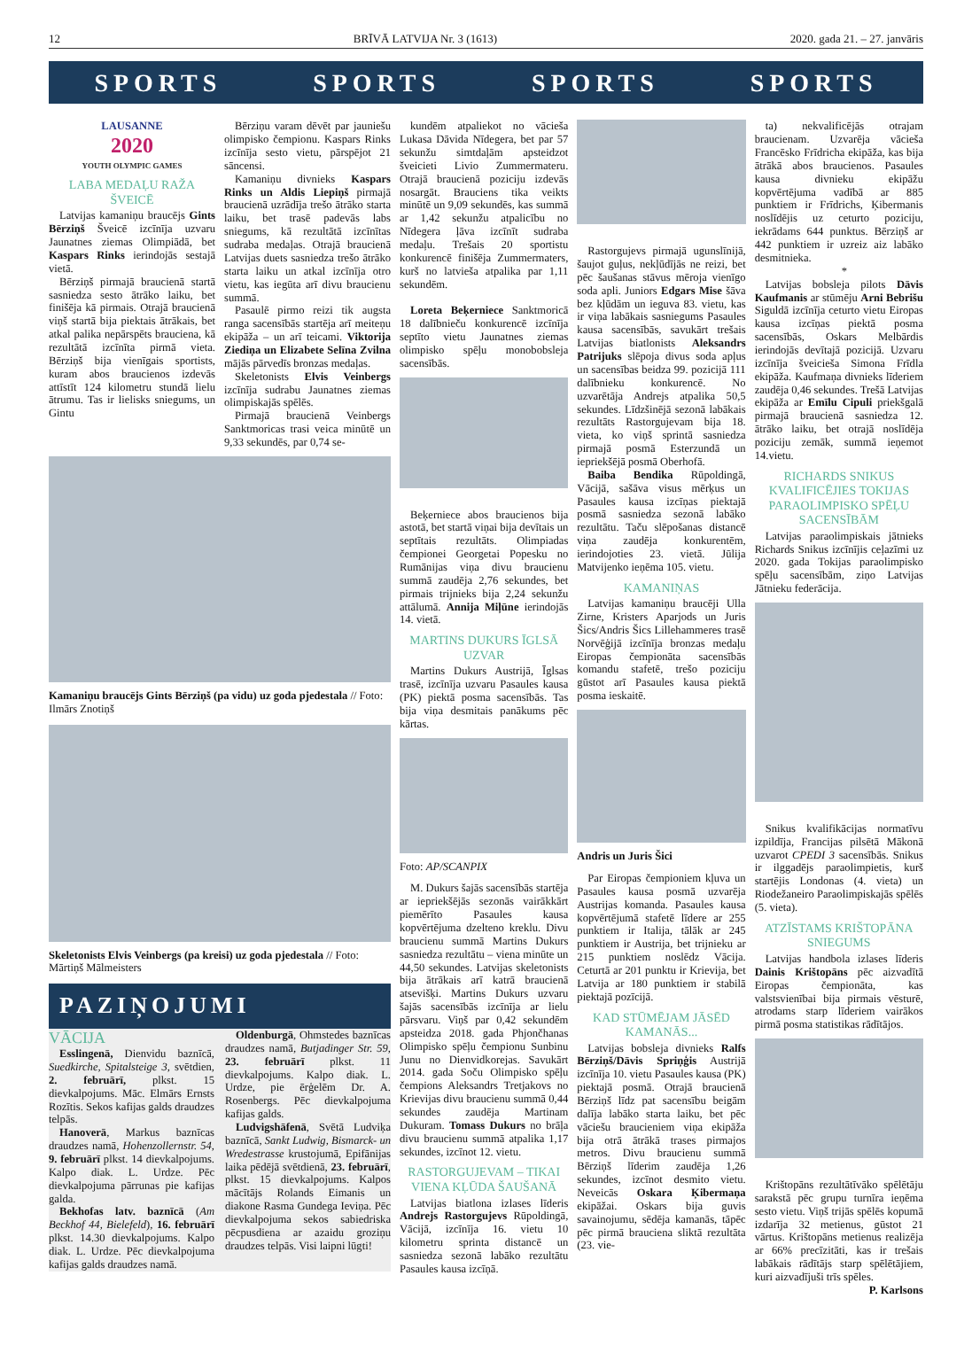12 BRĪVĀ LATVIJA Nr. 3 (1613) 2020. gada 21. – 27. janvāris
SPORTS SPORTS SPORTS SPORTS
LAUSANNE
2020
YOUTH OLYMPIC GAMES
LABA MEDAĻU RAŽA ŠVEICĒ
Latvijas kamaniņu braucējs Gints Bērziņš Šveicē izcīnīja uzvaru Jaunatnes ziemas Olimpiādā, bet Kaspars Rinks ierindojās sestajā vietā.
Bērziņš pirmajā braucienā startā sasniedza sesto ātrāko laiku, bet finišēja kā pirmais. Otrajā braucienā viņš startā bija piektais ātrākais, bet atkal palika nepārspēts brauciena, kā rezultātā izcīnīta pirmā vieta. Bērziņš bija vienīgais sportists, kuram abos braucienos izdevās attīstīt 124 kilometru stundā lielu ātrumu. Tas ir lielisks sniegums, un Gintu
Bērziņu varam dēvēt par jaunie­šu olimpisko čempionu. Kaspars Rinks izcīnīja sesto vietu, pārspējot 21 sāncensi.
Kamaniņu divnieks Kaspars Rinks un Aldis Liepiņš pirmajā braucienā uzrādīja trešo ātrāko starta laiku, bet trasē padevās labs sniegums, kā rezultātā izcīnītas sudraba medaļas. Otrajā braucienā Latvijas duets sasniedza trešo ātrāko starta laiku un atkal izcīnīja otro vietu, kas iegūta arī divu braucienu summā.
Pasaulē pirmo reizi tik augsta ranga sacensībās startēja arī meiteņu ekipāža – un arī teicami. Viktorija Ziediņa un Elizabete Selīna Zvilna mājās pārvedīs bronzas medaļas.
Skeletonists Elvis Veinbergs izcīnīja sudrabu Jaunatnes ziemas olimpiskajās spēlēs.
Pirmajā braucienā Veinbergs Sanktmoricas trasi veica minūtē un 9,33 sekundēs, par 0,74 se-
Kamaniņu braucējs Gints Bērziņš (pa vidu) uz goda pjedestala // Foto: Ilmārs Znotiņš
Skeletonists Elvis Veinbergs (pa kreisi) uz goda pjedestala // Foto: Mārtiņš Mālmeisters
PAZIŅOJUMI
VĀCIJA
Esslingenā, Dienvidu baznīcā, Suedkirche, Spitalsteige 3, svētdien, 2. februārī, plkst. 15 dievkalpojums. Māc. Elmārs Ernsts Rozītis. Sekos kafijas galds draudzes telpās.
Hanoverā, Markus baznīcas draudzes namā, Hohenzollernstr. 54, 9. februārī plkst. 14 dievkalpojums. Kalpo diak. L. Urdze. Pēc dievkalpojuma pārrunas pie kafijas galda.
Bekhofas latv. baznīcā (Am Beckhof 44, Bielefeld), 16. februārī plkst. 14.30 dievkalpojums. Kalpo diak. L. Urdze. Pēc dievkalpojuma kafijas galds draudzes namā.
Oldenburgā, Ohmstedes baznīcas draudzes namā, Butjadinger Str. 59, 23. februārī plkst. 11 dievkalpojums. Kalpo diak. L. Urdze, pie ērģelēm Dr. A. Rosenbergs. Pēc dievkalpojuma kafijas galds.
Ludvigshāfenā, Svētā Ludviķa baznīcā, Sankt Ludwig, Bismarck- un Wredestrasse krustojumā, Epifānijas laika pēdējā svētdienā, 23. februārī, plkst. 15 dievkalpojums. Kalpos mācītājs Rolands Eimanis un diakone Rasma Gundega Ieviņa. Pēc dievkalpojuma sekos sabiedriska pēcpusdiena ar azaidu groziņu draudzes telpās. Visi laipni lūgti!
kundēm atpaliekot no vācieša Lukasa Dāvida Nīdegera, bet par 57 sekunžu simtdaļām apsteidzot šveicieti Livio Zummermateru. Otrajā braucienā poziciju izdevās nosargāt. Brauciens tika veikts minūtē un 9,09 sekundēs, kas summā ar 1,42 sekunžu atpalicību no Nīdegera ļāva izcīnīt sudraba medaļu. Trešais 20 sportistu konkurencē finišēja Zummermaters, kurš no latvieša atpalika par 1,11 sekundēm.
Loreta Beķerniece Sanktmoricā 18 dalībnieču konkurencē izcīnīja septīto vietu Jaunatnes ziemas olimpisko spēļu monobobsleja sacensībās.
Beķerniece abos braucienos bija astotā, bet startā viņai bija devītais un septītais rezultāts. Olimpiadas čempionei Georgetai Popesku no Rumānijas viņa divu braucienu summā zaudēja 2,76 sekundes, bet pirmais trijnieks bija 2,24 sekunžu attālumā. Annija Miļūne ierindojās 14. vietā.
MARTINS DUKURS ĪGLSĀ UZVAR
Martins Dukurs Austrijā, Īglsas trasē, izcīnīja uzvaru Pasaules kausa (PK) piektā posma sacensībās. Tas bija viņa desmitais panākums pēc kārtas.
Foto: AP/SCANPIX
M. Dukurs šajās sacensībās startēja ar iepriekšējās sezonās vairākkārt piemērīto Pasaules kausa kopvērtējuma dzelteno kreklu. Divu braucienu summā Martins Dukurs sasniedza rezultātu – viena minūte un 44,50 sekundes. Latvijas skeletonists bija ātrākais arī katrā braucienā atsevišķi. Martins Dukurs uzvaru šajās sacensībās izcīnīja ar lielu pārsvaru. Viņš par 0,42 sekundēm apsteidza 2018. gada Phjončhanas Olimpisko spēļu čempionu Sunbinu Junu no Dienvidkorejas. Savukārt 2014. gada Soču Olimpisko spēļu čempions Aleksandrs Tretjakovs no Krievijas divu braucienu summā 0,44 sekundes zaudēja Martinam Dukuram. Tomass Dukurs no brāļa divu braucienu summā atpalika 1,17 sekundes, izcīnot 12. vietu.
RASTORGUJEVAM – TIKAI VIENA KĻŪDA ŠAUŠANĀ
Latvijas biatlona izlases līderis Andrejs Rastorgujevs Rūpoldingā, Vācijā, izcīnīja 16. vietu 10 kilometru sprinta distancē un sasniedza sezonā labāko rezultātu Pasaules kausa izcīņā.
Rastorgujevs pirmajā ugunslīnijā, šaujot guļus, nekļūdījās ne reizi, bet pēc šaušanas stāvus mēroja vienīgo soda apli. Juniors Edgars Mise šāva bez kļūdām un ieguva 83. vietu, kas ir viņa labākais sasniegums Pasaules kausa sacensībās, savukārt trešais Latvijas biatlonists Aleksandrs Patrijuks slēpoja divus soda apļus un sacensības beidza 99. pozicijā 111 dalībnieku konkurencē. No uzvarētāja Andrejs atpalika 50,5 sekundes. Līdzšinējā sezonā labākais rezultāts Rastorgujevam bija 18. vieta, ko viņš sprintā sasniedza pirmajā posmā Esterzundā un iepriekšējā posmā Oberhofā.
Baiba Bendika Rūpoldingā, Vācijā, sašāva visus mērķus un Pasaules kausa izcīņas piektajā posmā sasniedza sezonā labāko rezultātu. Taču slēpošanas distancē viņa zaudēja konkurentēm, ierindojoties 23. vietā. Jūlija Matvijenko ieņēma 105. vietu.
KAMANIŅAS
Latvijas kamaniņu braucēji Ulla Zirne, Kristers Aparjods un Juris Šics/Andris Šics Lillehammeres trasē Norvēģijā izcīnīja bronzas medaļu Eiropas čempionāta sacensībās komandu stafetē, trešo poziciju gūstot arī Pasaules kausa piektā posma ieskaitē.
Andris un Juris Šici
Par Eiropas čempioniem kļuva un Pasaules kausa posmā uzvarēja Austrijas komanda. Pasaules kausa kopvērtējumā stafetē līdere ar 255 punktiem ir Italija, tālāk ar 245 punktiem ir Austrija, bet trijnieku ar 215 punktiem noslēdz Vācija. Ceturtā ar 201 punktu ir Krievija, bet Latvija ar 180 punktiem ir stabilā piektajā pozīcijā.
KAD STŪMĒJAM JĀSĒD KAMANĀS...
Latvijas bobsleja divnieks Ralfs Bērziņš/Dāvis Spriņģis Austrijā izcīnīja 10. vietu Pasaules kausa (PK) piektajā posmā. Otrajā braucienā Bērziņš līdz pat sacensību beigām dalīja labāko starta laiku, bet pēc vāciešu braucieniem viņa ekipāža bija otrā ātrākā trases pirmajos metros. Divu braucienu summā Bērziņš līderim zaudēja 1,26 sekundes, izcīnot desmito vietu. Neveicās Oskara Ķibermaņa ekipāžai. Oskars bija guvis savainojumu, sēdēja kamanās, tāpēc pēc pirmā brauciena sliktā rezultāta (23. vie-
ta) nekvalificējās otrajam braucienam. Uzvarēja vācieša Francēsko Frīdricha ekipāža, kas bija ātrākā abos braucienos. Pasaules kausa divnieku ekipāžu kopvērtējuma vadībā ar 885 punktiem ir Frīdrichs, Ķibermanis noslīdējis uz ceturto poziciju, iekrādams 644 punktus. Bērziņš ar 442 punktiem ir uzreiz aiz labāko desmitnieka.
*
Latvijas bobsleja pilots Dāvis Kaufmanis ar stūmēju Arni Bebrišu Siguldā izcīnīja ceturto vietu Eiropas kausa izcīņas piektā posma sacensībās, Oskars Melbārdis ierindojās devītajā pozicijā. Uzvaru izcīnīja šveiciešа Simona Frīdla ekipāža. Kaufmaņa divnieks līderiem zaudēja 0,46 sekundes. Trešā Latvijas ekipāža ar Emīlu Cipuli priekšgalā pirmajā braucienā sasniedza 12. ātrāko laiku, bet otrajā noslīdēja poziciju zemāk, summā ieņemot 14.vietu.
RICHARDS SNIKUS KVALIFICĒJIES TOKIJAS PARAOLIMPISKO SPĒĻU SACENSĪBĀM
Latvijas paraolimpiskais jātnieks Richards Snikus izcīnījis ceļazīmi uz 2020. gada Tokijas paraolimpisko spēļu sacensībām, ziņo Latvijas Jātnieku federācija.
Snikus kvalifikācijas normatīvu izpildīja, Francijas pilsētā Mākonā uzvarot CPEDI 3 sacensībās. Snikus ir ilggadējs paraolimpietis, kurš startējis Londonas (4. vieta) un Riodežaneiro Paraolimpiskajās spēlēs (5. vieta).
ATZĪSTAMS KRIŠTOPĀNA SNIEGUMS
Latvijas handbola izlases līderis Dainis Krištopāns pēc aizvadītā Eiropas čempionāta, kas valstsvienībai bija pirmais vēsturē, atrodams starp līderiem vairākos pirmā posma statistikas rādītājos.
Krištopāns rezultātīvāko spēlētāju sarakstā pēc grupu turnīra ieņēma sesto vietu. Viņš trijās spēlēs kopumā izdarīja 32 metienus, gūstot 21 vārtus. Krištopāns metienus realizēja ar 66% precīzitāti, kas ir trešais labākais rādītājs starp spēlētājiem, kuri aizvadījuši trīs spēles.
P. Karlsons